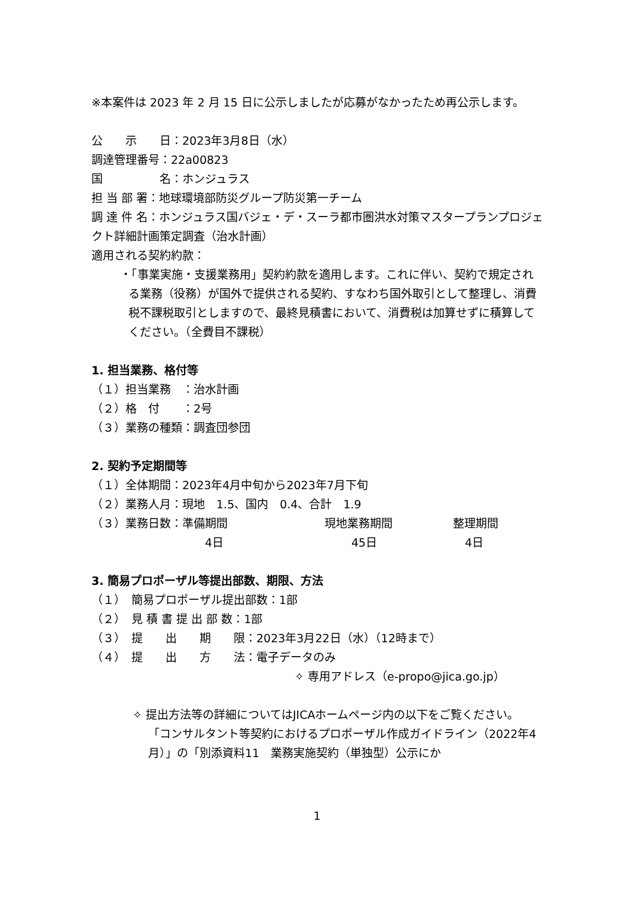※本案件は 2023 年 2 月 15 日に公示しましたが応募がなかったため再公示します。
公　　示　　日：2023年3月8日（水）
調達管理番号：22a00823
国　　　　　名：ホンジュラス
担 当 部 署：地球環境部防災グループ防災第一チーム
調 達 件 名：ホンジュラス国バジェ・デ・スーラ都市圏洪水対策マスタープランプロジェクト詳細計画策定調査（治水計画）
適用される契約約款：
・「事業実施・支援業務用」契約約款を適用します。これに伴い、契約で規定される業務（役務）が国外で提供される契約、すなわち国外取引として整理し、消費税不課税取引としますので、最終見積書において、消費税は加算せずに積算してください。（全費目不課税）
1. 担当業務、格付等
（１）担当業務　：治水計画
（２）格　付　　：2号
（３）業務の種類：調査団参団
2. 契約予定期間等
（１）全体期間：2023年4月中旬から2023年7月下旬
（２）業務人月：現地　1.5、国内　0.4、合計　1.9
（３）業務日数：準備期間 現地業務期間 整理期間
4日 45日 4日
3. 簡易プロポーザル等提出部数、期限、方法
（１）　簡易プロポーザル提出部数：1部
（２）　見 積 書 提 出 部 数：1部
（３）　提　　出　　期　　限：2023年3月22日（水）（12時まで）
（４）　提　　出　　方　　法：電子データのみ
✧ 専用アドレス（e-propo@jica.go.jp）
✧ 提出方法等の詳細についてはJICAホームページ内の以下をご覧ください。
「コンサルタント等契約におけるプロポーザル作成ガイドライン（2022年4月）」の「別添資料11　業務実施契約（単独型）公示にか
1